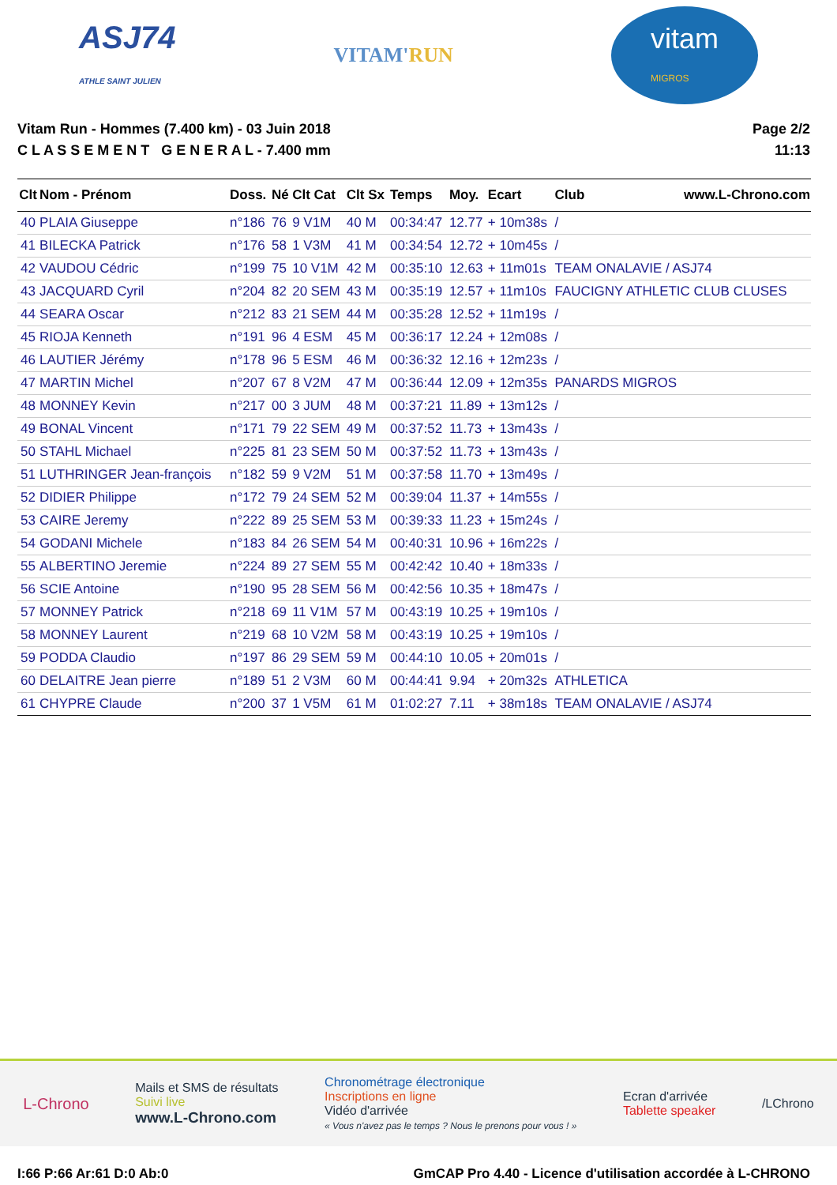ASJ74
ATHLE SAINT JULIEN
VITAM'RUN
vitam
MIGROS
Vitam Run - Hommes (7.400 km) - 03 Juin 2018
C L A S S E M E N T G E N E R A L - 7.400 mm
Page 2/2
11:13
| Clt | Nom - Prénom | Doss. | Né | Clt Cat | Clt Sx | Temps | Moy. | Ecart | Club www.L-Chrono.com |
| --- | --- | --- | --- | --- | --- | --- | --- | --- | --- |
| 40 | PLAIA Giuseppe | n°186 | 76 | 9 V1M | 40 M | 00:34:47 | 12.77 | + 10m38s | / |
| 41 | BILECKA Patrick | n°176 | 58 | 1 V3M | 41 M | 00:34:54 | 12.72 | + 10m45s | / |
| 42 | VAUDOU Cédric | n°199 | 75 | 10 V1M | 42 M | 00:35:10 | 12.63 | + 11m01s | TEAM ONALAVIE / ASJ74 |
| 43 | JACQUARD Cyril | n°204 | 82 | 20 SEM | 43 M | 00:35:19 | 12.57 | + 11m10s | FAUCIGNY ATHLETIC CLUB CLUSES |
| 44 | SEARA Oscar | n°212 | 83 | 21 SEM | 44 M | 00:35:28 | 12.52 | + 11m19s | / |
| 45 | RIOJA Kenneth | n°191 | 96 | 4 ESM | 45 M | 00:36:17 | 12.24 | + 12m08s | / |
| 46 | LAUTIER Jérémy | n°178 | 96 | 5 ESM | 46 M | 00:36:32 | 12.16 | + 12m23s | / |
| 47 | MARTIN Michel | n°207 | 67 | 8 V2M | 47 M | 00:36:44 | 12.09 | + 12m35s | PANARDS MIGROS |
| 48 | MONNEY Kevin | n°217 | 00 | 3 JUM | 48 M | 00:37:21 | 11.89 | + 13m12s | / |
| 49 | BONAL Vincent | n°171 | 79 | 22 SEM | 49 M | 00:37:52 | 11.73 | + 13m43s | / |
| 50 | STAHL Michael | n°225 | 81 | 23 SEM | 50 M | 00:37:52 | 11.73 | + 13m43s | / |
| 51 | LUTHRINGER Jean-françois | n°182 | 59 | 9 V2M | 51 M | 00:37:58 | 11.70 | + 13m49s | / |
| 52 | DIDIER Philippe | n°172 | 79 | 24 SEM | 52 M | 00:39:04 | 11.37 | + 14m55s | / |
| 53 | CAIRE Jeremy | n°222 | 89 | 25 SEM | 53 M | 00:39:33 | 11.23 | + 15m24s | / |
| 54 | GODANI Michele | n°183 | 84 | 26 SEM | 54 M | 00:40:31 | 10.96 | + 16m22s | / |
| 55 | ALBERTINO Jeremie | n°224 | 89 | 27 SEM | 55 M | 00:42:42 | 10.40 | + 18m33s | / |
| 56 | SCIE Antoine | n°190 | 95 | 28 SEM | 56 M | 00:42:56 | 10.35 | + 18m47s | / |
| 57 | MONNEY Patrick | n°218 | 69 | 11 V1M | 57 M | 00:43:19 | 10.25 | + 19m10s | / |
| 58 | MONNEY Laurent | n°219 | 68 | 10 V2M | 58 M | 00:43:19 | 10.25 | + 19m10s | / |
| 59 | PODDA Claudio | n°197 | 86 | 29 SEM | 59 M | 00:44:10 | 10.05 | + 20m01s | / |
| 60 | DELAITRE Jean pierre | n°189 | 51 | 2 V3M | 60 M | 00:44:41 | 9.94 | + 20m32s | ATHLETICA |
| 61 | CHYPRE Claude | n°200 | 37 | 1 V5M | 61 M | 01:02:27 | 7.11 | + 38m18s | TEAM ONALAVIE / ASJ74 |
L-Chrono
Mails et SMS de résultats
Suivi live
www.L-Chrono.com
Chronométrage électronique
Inscriptions en ligne
Vidéo d'arrivée
« Vous n'avez pas le temps ? Nous le prenons pour vous ! »
Ecran d'arrivée
Tablette speaker
/LChrono
I:66 P:66 Ar:61 D:0 Ab:0 GmCAP Pro 4.40 - Licence d'utilisation accordée à L-CHRONO